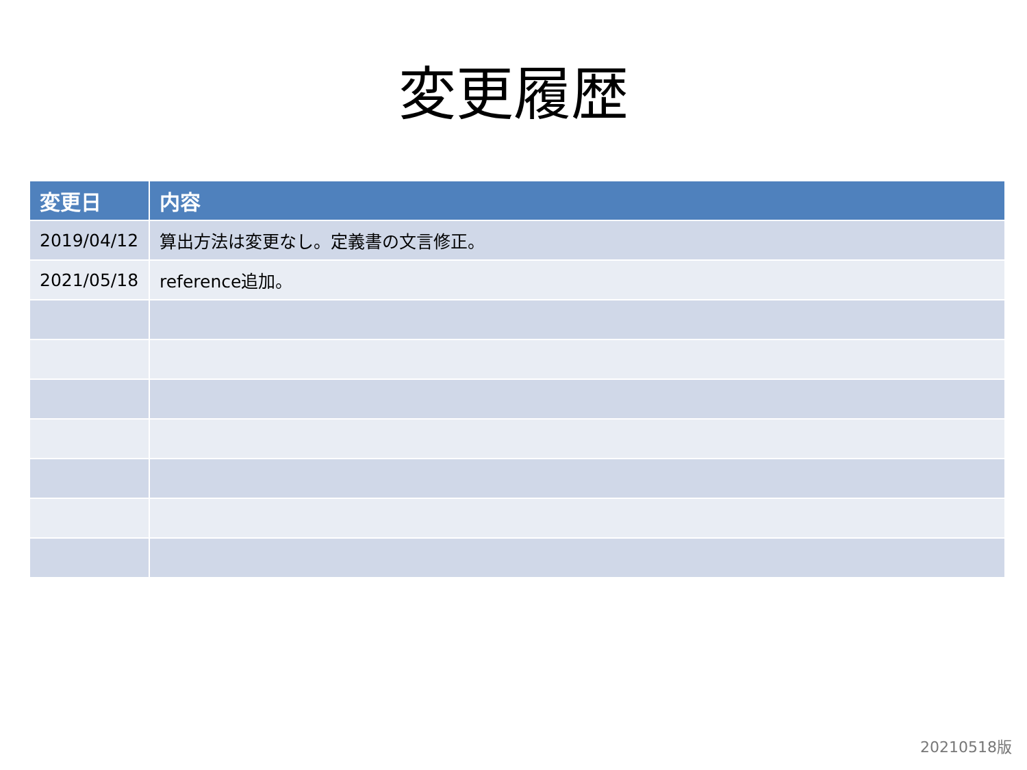変更履歴
| 変更日 | 内容 |
| --- | --- |
| 2019/04/12 | 算出方法は変更なし。定義書の文言修正。 |
| 2021/05/18 | reference追加。 |
20210518版